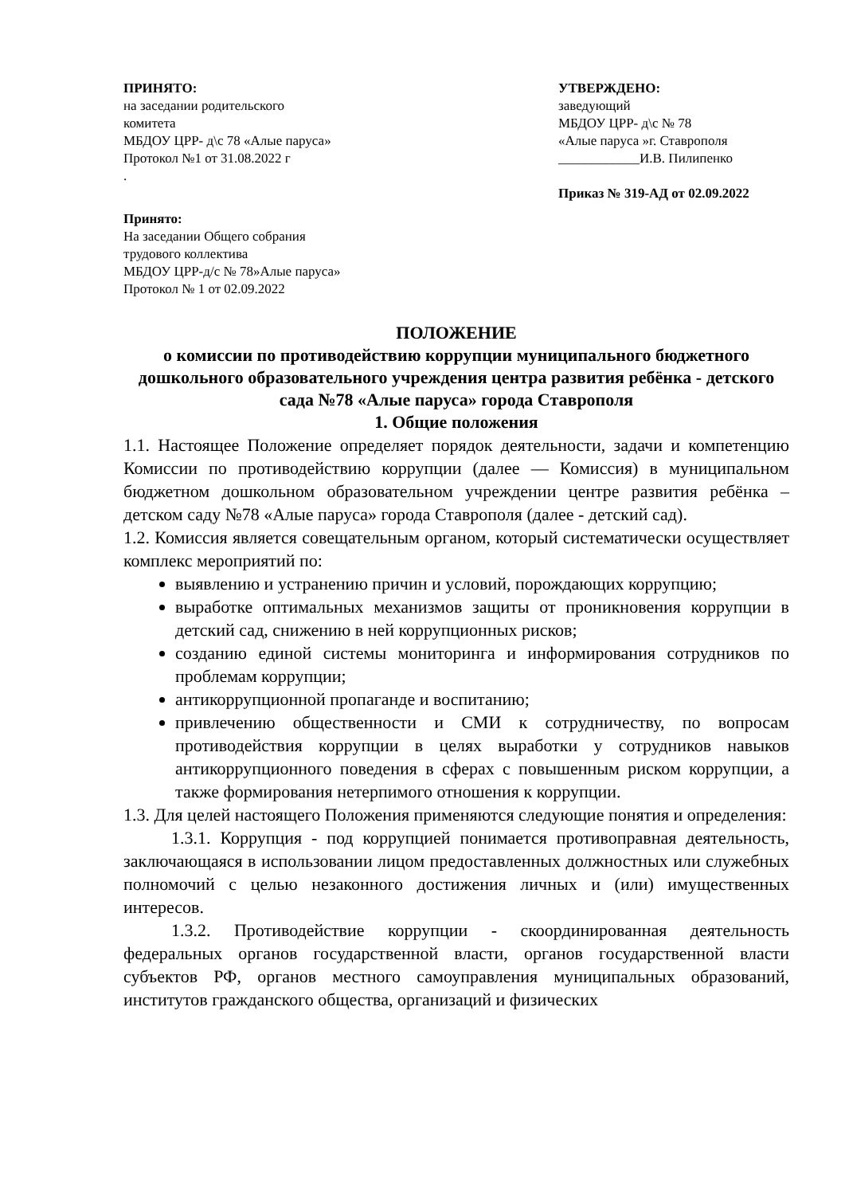ПРИНЯТО:
на заседании родительского
комитета
МБДОУ ЦРР- д\с 78 «Алые паруса»
Протокол №1 от 31.08.2022 г
.
УТВЕРЖДЕНО:
заведующий
МБДОУ ЦРР- д\с № 78
«Алые паруса »г. Ставрополя
____________И.В. Пилипенко
Приказ № 319-АД от 02.09.2022
Принято:
На заседании Общего собрания
трудового коллектива
МБДОУ ЦРР-д/с № 78»Алые паруса»
Протокол № 1 от 02.09.2022
ПОЛОЖЕНИЕ
о комиссии по противодействию коррупции муниципального бюджетного дошкольного образовательного учреждения центра развития ребёнка - детского сада №78 «Алые паруса» города Ставрополя
1. Общие положения
1.1. Настоящее Положение определяет порядок деятельности, задачи и компетенцию Комиссии по противодействию коррупции (далее — Комиссия) в муниципальном бюджетном дошкольном образовательном учреждении центре развития ребёнка – детском саду №78 «Алые паруса» города Ставрополя (далее - детский сад).
1.2. Комиссия является совещательным органом, который систематически осуществляет комплекс мероприятий по:
выявлению и устранению причин и условий, порождающих коррупцию;
выработке оптимальных механизмов защиты от проникновения коррупции в детский сад, снижению в ней коррупционных рисков;
созданию единой системы мониторинга и информирования сотрудников по проблемам коррупции;
антикоррупционной пропаганде и воспитанию;
привлечению общественности и СМИ к сотрудничеству, по вопросам противодействия коррупции в целях выработки у сотрудников навыков антикоррупционного поведения в сферах с повышенным риском коррупции, а также формирования нетерпимого отношения к коррупции.
1.3. Для целей настоящего Положения применяются следующие понятия и определения:
1.3.1. Коррупция - под коррупцией понимается противоправная деятельность, заключающаяся в использовании лицом предоставленных должностных или служебных полномочий с целью незаконного достижения личных и (или) имущественных интересов.
1.3.2. Противодействие коррупции - скоординированная деятельность федеральных органов государственной власти, органов государственной власти субъектов РФ, органов местного самоуправления муниципальных образований, институтов гражданского общества, организаций и физических